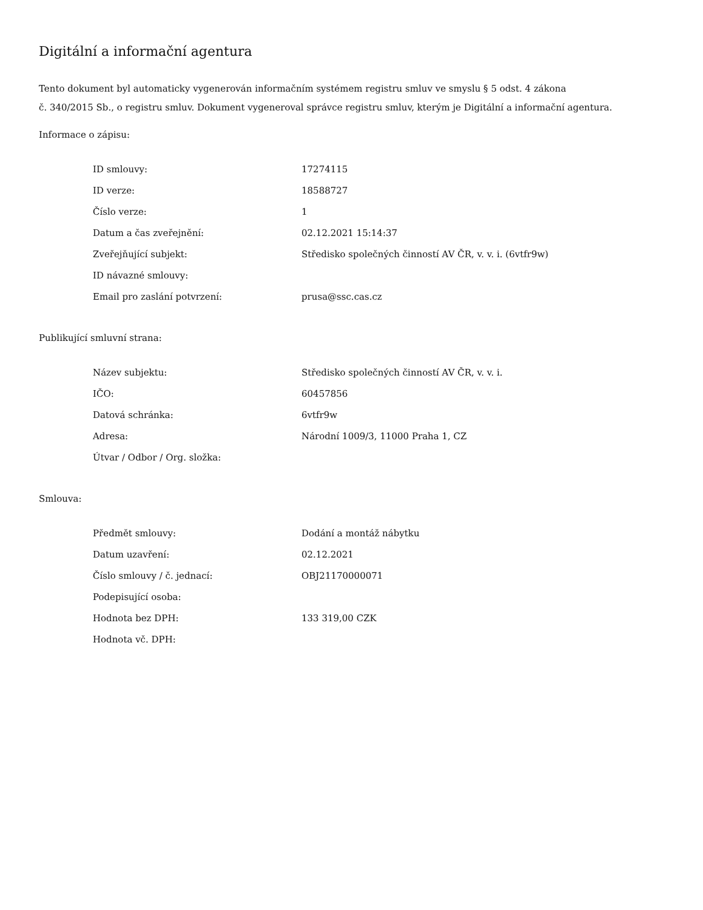Digitální a informační agentura
Tento dokument byl automaticky vygenerován informačním systémem registru smluv ve smyslu § 5 odst. 4 zákona
č. 340/2015 Sb., o registru smluv. Dokument vygeneroval správce registru smluv, kterým je Digitální a informační agentura.
Informace o zápisu:
| ID smlouvy: | 17274115 |
| ID verze: | 18588727 |
| Číslo verze: | 1 |
| Datum a čas zveřejnění: | 02.12.2021 15:14:37 |
| Zveřejňující subjekt: | Středisko společných činností AV ČR, v. v. i. (6vtfr9w) |
| ID návazné smlouvy: | |
| Email pro zaslání potvrzení: | prusa@ssc.cas.cz |
Publikující smluvní strana:
| Název subjektu: | Středisko společných činností AV ČR, v. v. i. |
| IČO: | 60457856 |
| Datová schránka: | 6vtfr9w |
| Adresa: | Národní 1009/3, 11000 Praha 1, CZ |
| Útvar / Odbor / Org. složka: | |
Smlouva:
| Předmět smlouvy: | Dodání a montáž nábytku |
| Datum uzavření: | 02.12.2021 |
| Číslo smlouvy / č. jednací: | OBJ21170000071 |
| Podepisující osoba: | |
| Hodnota bez DPH: | 133 319,00 CZK |
| Hodnota vč. DPH: | |